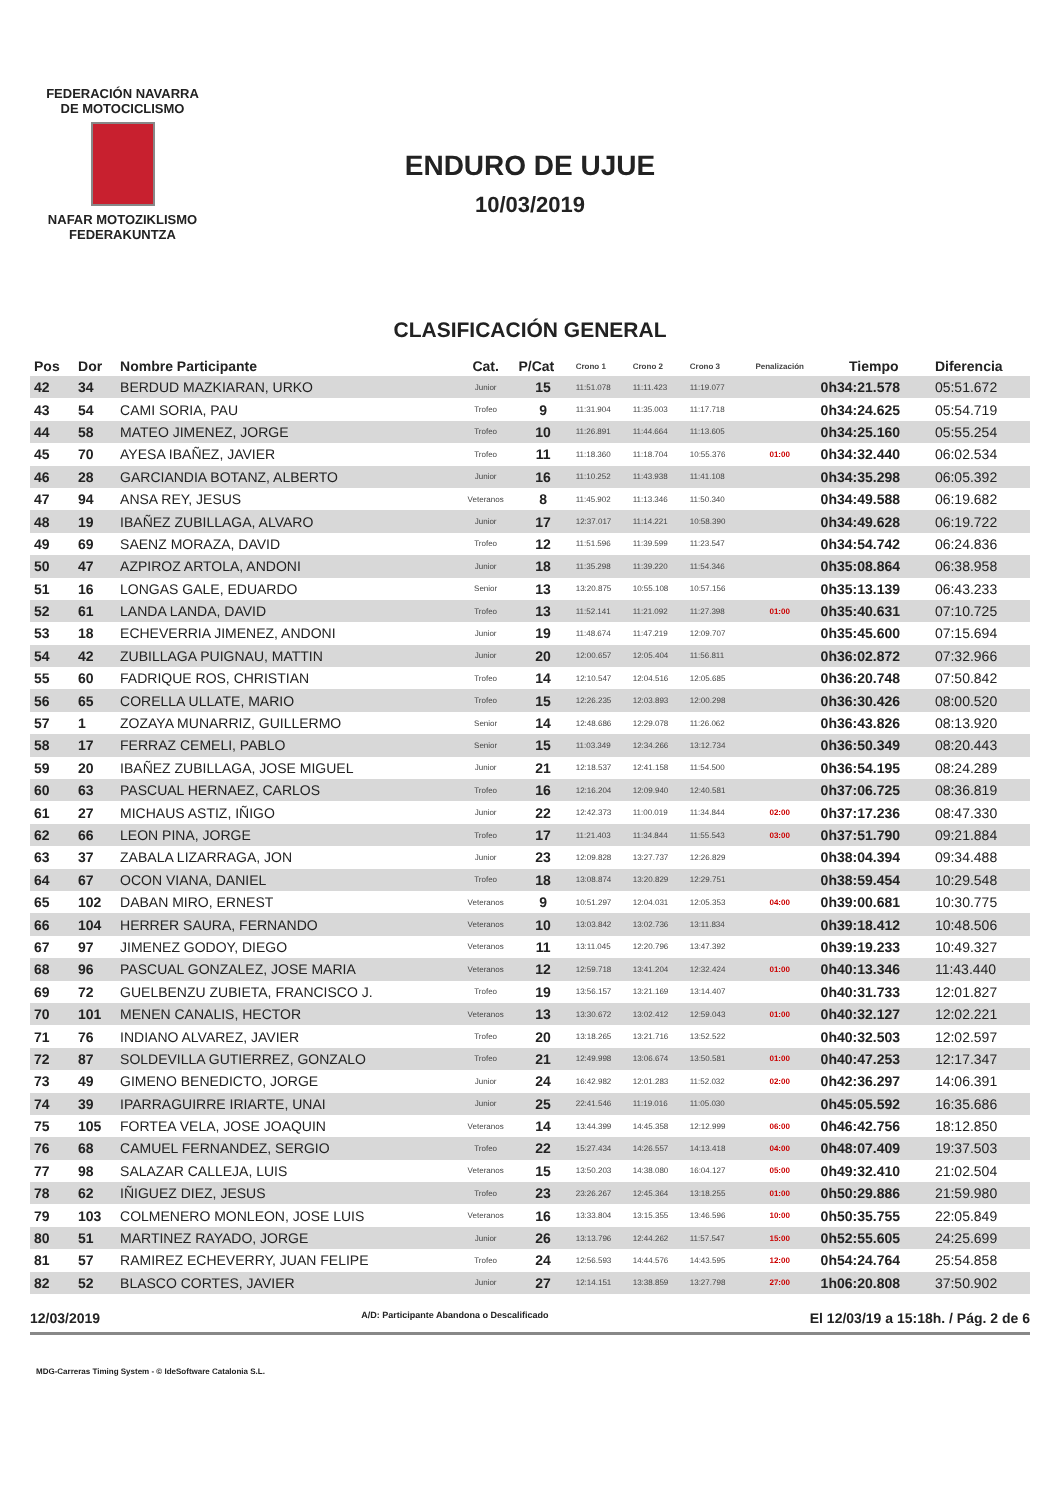FEDERACIÓN NAVARRA
DE MOTOCICLISMO
NAFAR MOTOZIKLISMO
FEDERAKUNTZA
ENDURO DE UJUE
10/03/2019
CLASIFICACIÓN GENERAL
| Pos | Dor | Nombre Participante | Cat. | P/Cat | Crono 1 | Crono 2 | Crono 3 | Penalización | Tiempo | Diferencia |
| --- | --- | --- | --- | --- | --- | --- | --- | --- | --- | --- |
| 42 | 34 | BERDUD MAZKIARAN, URKO | Junior | 15 | 11:51.078 | 11:11.423 | 11:19.077 | | 0h34:21.578 | 05:51.672 |
| 43 | 54 | CAMI SORIA, PAU | Trofeo | 9 | 11:31.904 | 11:35.003 | 11:17.718 | | 0h34:24.625 | 05:54.719 |
| 44 | 58 | MATEO JIMENEZ, JORGE | Trofeo | 10 | 11:26.891 | 11:44.664 | 11:13.605 | | 0h34:25.160 | 05:55.254 |
| 45 | 70 | AYESA IBAÑEZ, JAVIER | Trofeo | 11 | 11:18.360 | 11:18.704 | 10:55.376 | 01:00 | 0h34:32.440 | 06:02.534 |
| 46 | 28 | GARCIANDIA BOTANZ, ALBERTO | Junior | 16 | 11:10.252 | 11:43.938 | 11:41.108 | | 0h34:35.298 | 06:05.392 |
| 47 | 94 | ANSA REY, JESUS | Veteranos | 8 | 11:45.902 | 11:13.346 | 11:50.340 | | 0h34:49.588 | 06:19.682 |
| 48 | 19 | IBAÑEZ ZUBILLAGA, ALVARO | Junior | 17 | 12:37.017 | 11:14.221 | 10:58.390 | | 0h34:49.628 | 06:19.722 |
| 49 | 69 | SAENZ MORAZA, DAVID | Trofeo | 12 | 11:51.596 | 11:39.599 | 11:23.547 | | 0h34:54.742 | 06:24.836 |
| 50 | 47 | AZPIROZ ARTOLA, ANDONI | Junior | 18 | 11:35.298 | 11:39.220 | 11:54.346 | | 0h35:08.864 | 06:38.958 |
| 51 | 16 | LONGAS GALE, EDUARDO | Senior | 13 | 13:20.875 | 10:55.108 | 10:57.156 | | 0h35:13.139 | 06:43.233 |
| 52 | 61 | LANDA LANDA, DAVID | Trofeo | 13 | 11:52.141 | 11:21.092 | 11:27.398 | 01:00 | 0h35:40.631 | 07:10.725 |
| 53 | 18 | ECHEVERRIA JIMENEZ, ANDONI | Junior | 19 | 11:48.674 | 11:47.219 | 12:09.707 | | 0h35:45.600 | 07:15.694 |
| 54 | 42 | ZUBILLAGA PUIGNAU, MATTIN | Junior | 20 | 12:00.657 | 12:05.404 | 11:56.811 | | 0h36:02.872 | 07:32.966 |
| 55 | 60 | FADRIQUE ROS, CHRISTIAN | Trofeo | 14 | 12:10.547 | 12:04.516 | 12:05.685 | | 0h36:20.748 | 07:50.842 |
| 56 | 65 | CORELLA ULLATE, MARIO | Trofeo | 15 | 12:26.235 | 12:03.893 | 12:00.298 | | 0h36:30.426 | 08:00.520 |
| 57 | 1 | ZOZAYA MUNARRIZ, GUILLERMO | Senior | 14 | 12:48.686 | 12:29.078 | 11:26.062 | | 0h36:43.826 | 08:13.920 |
| 58 | 17 | FERRAZ CEMELI, PABLO | Senior | 15 | 11:03.349 | 12:34.266 | 13:12.734 | | 0h36:50.349 | 08:20.443 |
| 59 | 20 | IBAÑEZ ZUBILLAGA, JOSE MIGUEL | Junior | 21 | 12:18.537 | 12:41.158 | 11:54.500 | | 0h36:54.195 | 08:24.289 |
| 60 | 63 | PASCUAL HERNAEZ, CARLOS | Trofeo | 16 | 12:16.204 | 12:09.940 | 12:40.581 | | 0h37:06.725 | 08:36.819 |
| 61 | 27 | MICHAUS ASTIZ, IÑIGO | Junior | 22 | 12:42.373 | 11:00.019 | 11:34.844 | 02:00 | 0h37:17.236 | 08:47.330 |
| 62 | 66 | LEON PINA, JORGE | Trofeo | 17 | 11:21.403 | 11:34.844 | 11:55.543 | 03:00 | 0h37:51.790 | 09:21.884 |
| 63 | 37 | ZABALA LIZARRAGA, JON | Junior | 23 | 12:09.828 | 13:27.737 | 12:26.829 | | 0h38:04.394 | 09:34.488 |
| 64 | 67 | OCON VIANA, DANIEL | Trofeo | 18 | 13:08.874 | 13:20.829 | 12:29.751 | | 0h38:59.454 | 10:29.548 |
| 65 | 102 | DABAN MIRO, ERNEST | Veteranos | 9 | 10:51.297 | 12:04.031 | 12:05.353 | 04:00 | 0h39:00.681 | 10:30.775 |
| 66 | 104 | HERRER SAURA, FERNANDO | Veteranos | 10 | 13:03.842 | 13:02.736 | 13:11.834 | | 0h39:18.412 | 10:48.506 |
| 67 | 97 | JIMENEZ GODOY, DIEGO | Veteranos | 11 | 13:11.045 | 12:20.796 | 13:47.392 | | 0h39:19.233 | 10:49.327 |
| 68 | 96 | PASCUAL GONZALEZ, JOSE MARIA | Veteranos | 12 | 12:59.718 | 13:41.204 | 12:32.424 | 01:00 | 0h40:13.346 | 11:43.440 |
| 69 | 72 | GUELBENZU ZUBIETA, FRANCISCO J. | Trofeo | 19 | 13:56.157 | 13:21.169 | 13:14.407 | | 0h40:31.733 | 12:01.827 |
| 70 | 101 | MENEN CANALIS, HECTOR | Veteranos | 13 | 13:30.672 | 13:02.412 | 12:59.043 | 01:00 | 0h40:32.127 | 12:02.221 |
| 71 | 76 | INDIANO ALVAREZ, JAVIER | Trofeo | 20 | 13:18.265 | 13:21.716 | 13:52.522 | | 0h40:32.503 | 12:02.597 |
| 72 | 87 | SOLDEVILLA GUTIERREZ, GONZALO | Trofeo | 21 | 12:49.998 | 13:06.674 | 13:50.581 | 01:00 | 0h40:47.253 | 12:17.347 |
| 73 | 49 | GIMENO BENEDICTO, JORGE | Junior | 24 | 16:42.982 | 12:01.283 | 11:52.032 | 02:00 | 0h42:36.297 | 14:06.391 |
| 74 | 39 | IPARRAGUIRRE IRIARTE, UNAI | Junior | 25 | 22:41.546 | 11:19.016 | 11:05.030 | | 0h45:05.592 | 16:35.686 |
| 75 | 105 | FORTEA VELA, JOSE JOAQUIN | Veteranos | 14 | 13:44.399 | 14:45.358 | 12:12.999 | 06:00 | 0h46:42.756 | 18:12.850 |
| 76 | 68 | CAMUEL FERNANDEZ, SERGIO | Trofeo | 22 | 15:27.434 | 14:26.557 | 14:13.418 | 04:00 | 0h48:07.409 | 19:37.503 |
| 77 | 98 | SALAZAR CALLEJA, LUIS | Veteranos | 15 | 13:50.203 | 14:38.080 | 16:04.127 | 05:00 | 0h49:32.410 | 21:02.504 |
| 78 | 62 | IÑIGUEZ DIEZ, JESUS | Trofeo | 23 | 23:26.267 | 12:45.364 | 13:18.255 | 01:00 | 0h50:29.886 | 21:59.980 |
| 79 | 103 | COLMENERO MONLEON, JOSE LUIS | Veteranos | 16 | 13:33.804 | 13:15.355 | 13:46.596 | 10:00 | 0h50:35.755 | 22:05.849 |
| 80 | 51 | MARTINEZ RAYADO, JORGE | Junior | 26 | 13:13.796 | 12:44.262 | 11:57.547 | 15:00 | 0h52:55.605 | 24:25.699 |
| 81 | 57 | RAMIREZ ECHEVERRY, JUAN FELIPE | Trofeo | 24 | 12:56.593 | 14:44.576 | 14:43.595 | 12:00 | 0h54:24.764 | 25:54.858 |
| 82 | 52 | BLASCO CORTES, JAVIER | Junior | 27 | 12:14.151 | 13:38.859 | 13:27.798 | 27:00 | 1h06:20.808 | 37:50.902 |
12/03/2019 A/D: Participante Abandona o Descalificado El 12/03/19 a 15:18h. / Pág. 2 de 6
MDG-Carreras Timing System - © IdeSoftware Catalonia S.L.